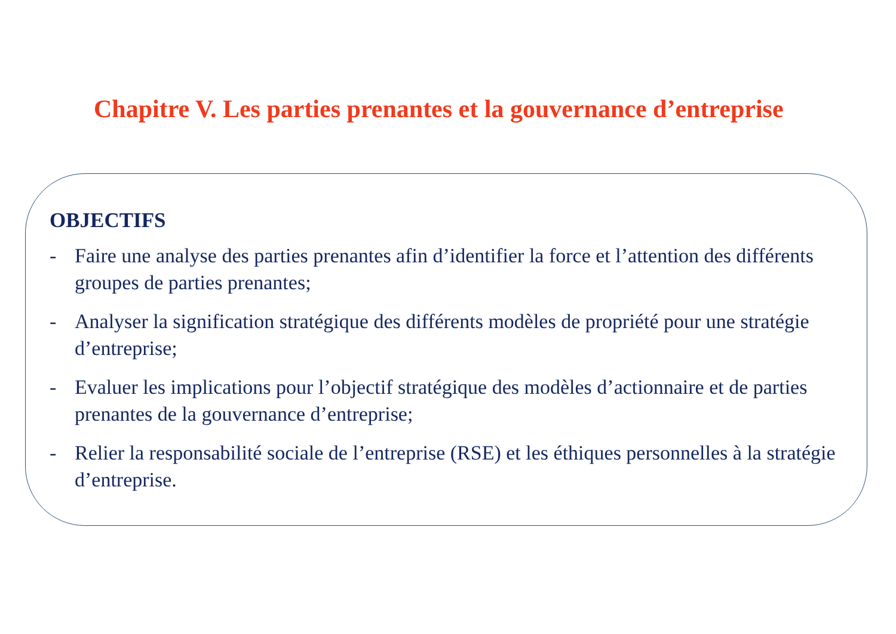Chapitre V. Les parties prenantes et la gouvernance d’entreprise
OBJECTIFS
- Faire une analyse des parties prenantes afin d’identifier la force et l’attention des différents groupes de parties prenantes;
- Analyser la signification stratégique des différents modèles de propriété pour une stratégie d’entreprise;
- Evaluer les implications pour l’objectif stratégique des modèles d’actionnaire et de parties prenantes de la gouvernance d’entreprise;
- Relier la responsabilité sociale de l’entreprise (RSE) et les éthiques personnelles à la stratégie d’entreprise.